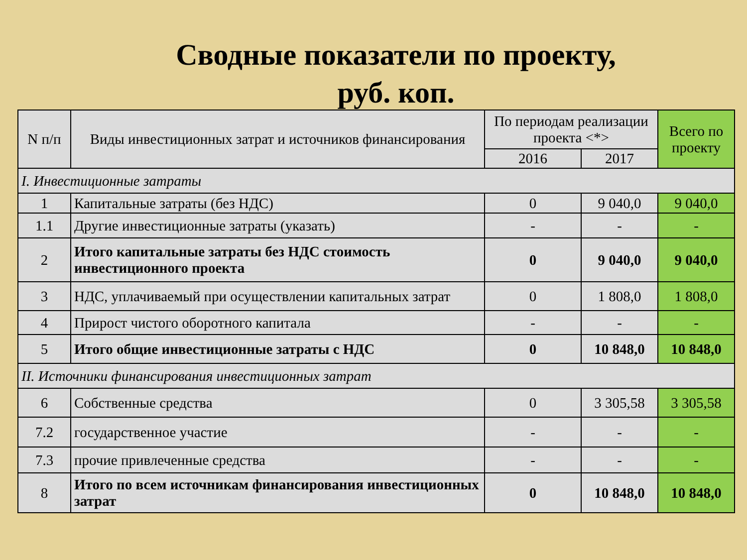Сводные показатели по проекту,
руб. коп.
| N п/п | Виды инвестиционных затрат и источников финансирования | По периодам реализации проекта <*> | | Всего по проекту |
| --- | --- | --- | --- | --- |
| | | 2016 | 2017 | |
| I. Инвестиционные затраты | | | | |
| 1 | Капитальные затраты (без НДС) | 0 | 9 040,0 | 9 040,0 |
| 1.1 | Другие инвестиционные затраты (указать) | - | - | - |
| 2 | Итого капитальные затраты без НДС стоимость инвестиционного проекта | 0 | 9 040,0 | 9 040,0 |
| 3 | НДС, уплачиваемый при осуществлении капитальных затрат | 0 | 1 808,0 | 1 808,0 |
| 4 | Прирост чистого оборотного капитала | - | - | - |
| 5 | Итого общие инвестиционные затраты с НДС | 0 | 10 848,0 | 10 848,0 |
| II. Источники финансирования инвестиционных затрат | | | | |
| 6 | Собственные средства | 0 | 3 305,58 | 3 305,58 |
| 7.2 | государственное участие | - | - | - |
| 7.3 | прочие привлеченные средства | - | - | - |
| 8 | Итого по всем источникам финансирования инвестиционных затрат | 0 | 10 848,0 | 10 848,0 |